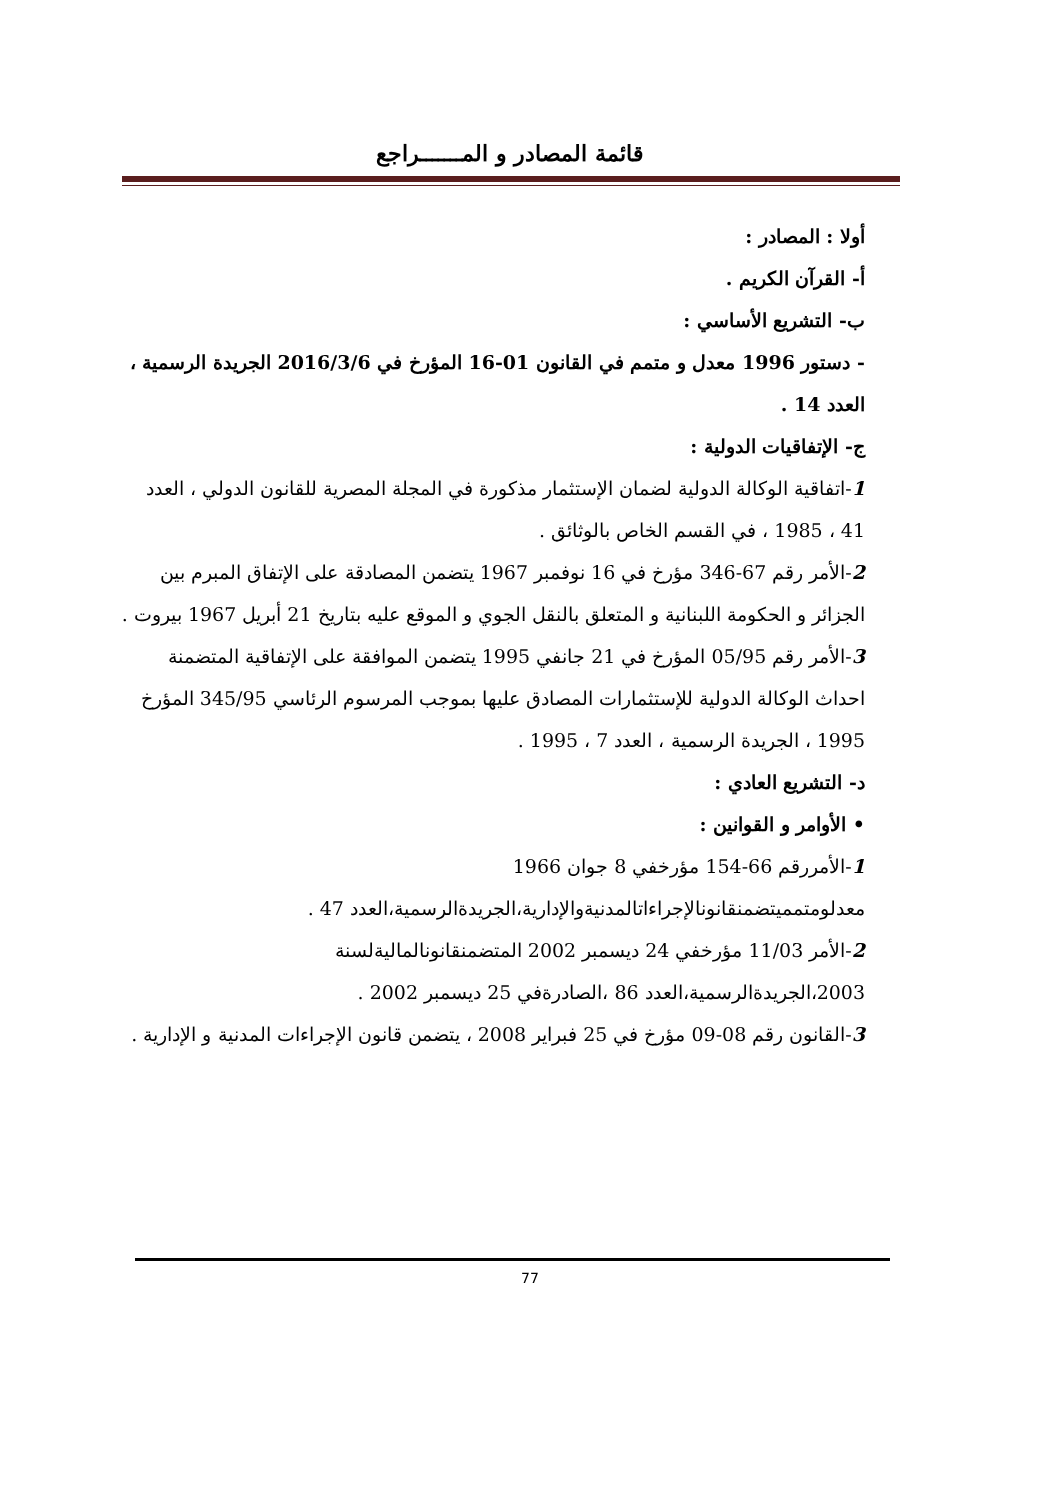قائمة المصادر و المـــــــراجع
أولا : المصادر :
أ- القرآن الكريم .
ب- التشريع الأساسي :
- دستور 1996 معدل و متمم في القانون 01-16 المؤرخ في 2016/3/6 الجريدة الرسمية ، العدد 14 .
ج- الإتفاقيات الدولية :
1-اتفاقية الوكالة الدولية لضمان الإستثمار مذكورة في المجلة المصرية للقانون الدولي ، العدد 41 ، 1985 ، في القسم الخاص بالوثائق .
2-الأمر رقم 67-346 مؤرخ في 16 نوفمبر 1967 يتضمن المصادقة على الإتفاق المبرم بين الجزائر و الحكومة اللبنانية و المتعلق بالنقل الجوي و الموقع عليه بتاريخ 21 أبريل 1967 بيروت .
3-الأمر رقم 05/95 المؤرخ في 21 جانفي 1995 يتضمن الموافقة على الإتفاقية المتضمنة احداث الوكالة الدولية للإستثمارات المصادق عليها بموجب المرسوم الرئاسي 345/95 المؤرخ 1995 ، الجريدة الرسمية ، العدد 7 ، 1995 .
د- التشريع العادي :
• الأوامر و القوانين :
1-الأمررقم 66-154 مؤرخفي 8 جوان 1966 معدلومتمميتضمنقانونالإجراءاتالمدنيةوالإدارية،الجريدةالرسمية،العدد 47 .
2-الأمر 11/03 مؤرخفي 24 ديسمبر 2002 المتضمنقانونالماليةلسنة 2003،الجريدةالرسمية،العدد 86 ،الصادرةفي 25 ديسمبر 2002 .
3-القانون رقم 08-09 مؤرخ في 25 فبراير 2008 ، يتضمن قانون الإجراءات المدنية و الإدارية .
77